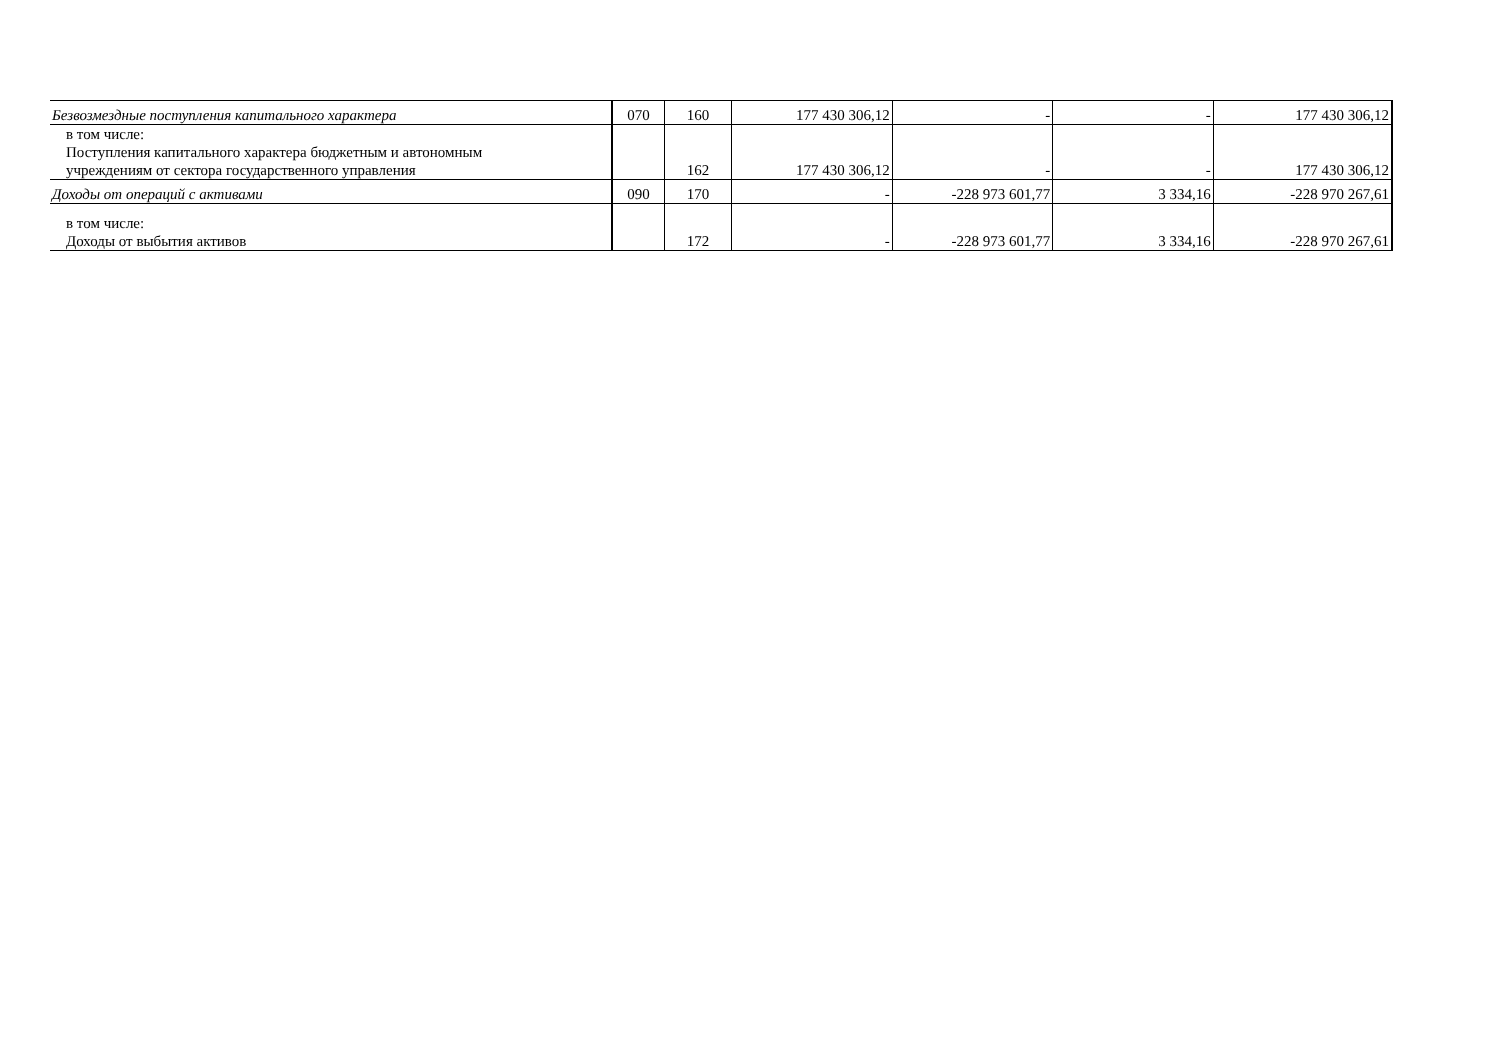| Безвозмездные поступления капитального характера | 070 | 160 | 177 430 306,12 | - | - | 177 430 306,12 |
| в том числе: Поступления капитального характера бюджетным и автономным учреждениям от сектора государственного управления | | 162 | 177 430 306,12 | - | - | 177 430 306,12 |
| Доходы от операций с активами | 090 | 170 | - | -228 973 601,77 | 3 334,16 | -228 970 267,61 |
| в том числе: Доходы от выбытия активов | | 172 | - | -228 973 601,77 | 3 334,16 | -228 970 267,61 |